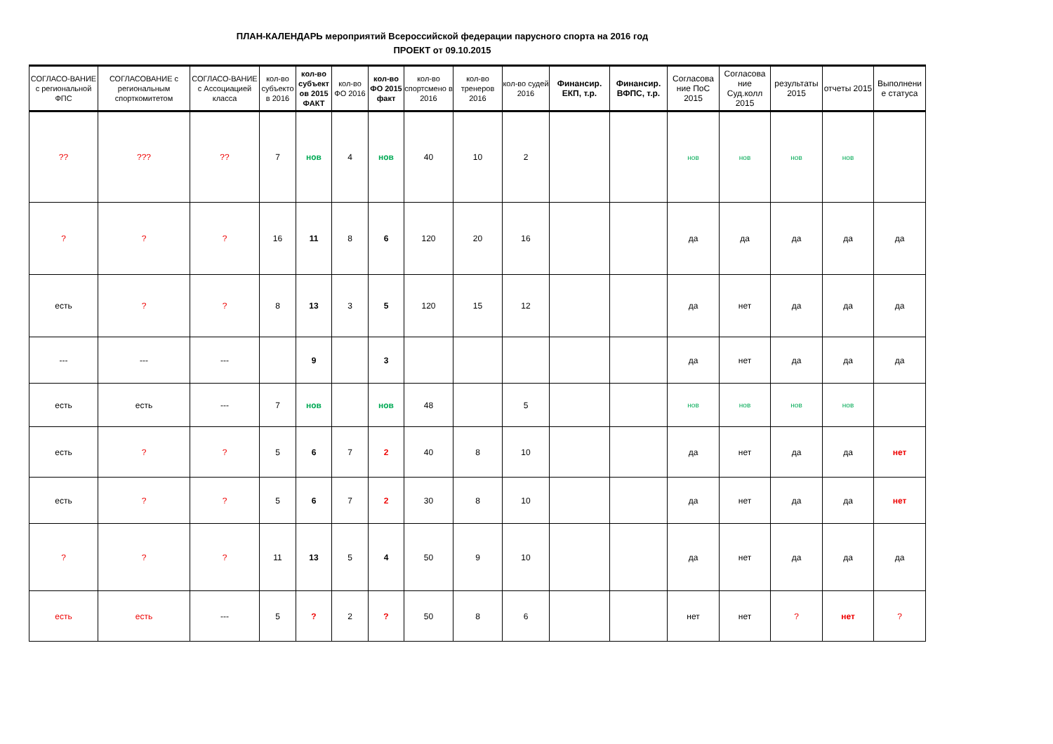ПЛАН-КАЛЕНДАРЬ мероприятий Всероссийской федерации парусного спорта на 2016 год
ПРОЕКТ от 09.10.2015
| СОГЛАСО-ВАНИЕ с региональной ФПС | СОГЛАСОВАНИЕ с региональным спорткомитетом | СОГЛАСО-ВАНИЕ с Ассоциацией класса | кол-во субъекто в 2016 | кол-во субъект ов 2015 ФАКТ | кол-во ФО 2016 | кол-во ФО 2015 факт | кол-во спортсмено в 2016 | кол-во тренеров 2016 | кол-во судей 2016 | Финансир. ЕКП, т.р. | Финансир. ВФПС, т.р. | Согласова ние ПоС 2015 | Согласова ние Суд.колл 2015 | результаты 2015 | отчеты 2015 | Выполнени е статуса |
| --- | --- | --- | --- | --- | --- | --- | --- | --- | --- | --- | --- | --- | --- | --- | --- | --- |
| ?? | ??? | ?? | 7 | нов | 4 | нов | 40 | 10 | 2 | | | нов | нов | нов | нов | |
| ? | ? | ? | 16 | 11 | 8 | 6 | 120 | 20 | 16 | | | да | да | да | да | да |
| есть | ? | ? | 8 | 13 | 3 | 5 | 120 | 15 | 12 | | | да | нет | да | да | да |
| --- | --- | --- | | 9 | | 3 | | | | | | да | нет | да | да | да |
| есть | есть | --- | 7 | нов | | нов | 48 | | 5 | | | нов | нов | нов | нов | |
| есть | ? | ? | 5 | 6 | 7 | 2 | 40 | 8 | 10 | | | да | нет | да | да | нет |
| есть | ? | ? | 5 | 6 | 7 | 2 | 30 | 8 | 10 | | | да | нет | да | да | нет |
| ? | ? | ? | 11 | 13 | 5 | 4 | 50 | 9 | 10 | | | да | нет | да | да | да |
| есть | есть | --- | 5 | ? | 2 | ? | 50 | 8 | 6 | | | нет | нет | ? | нет | ? |